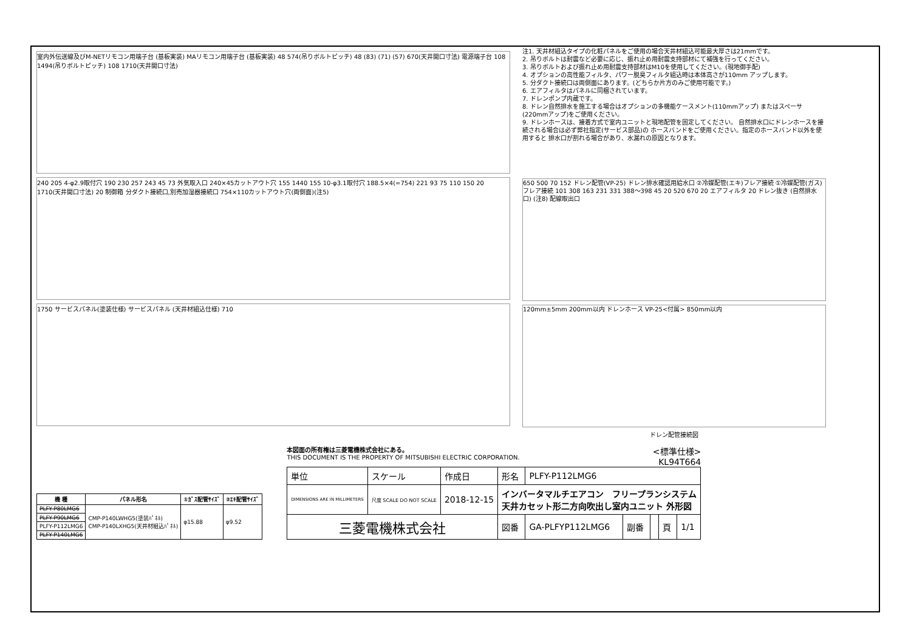室内外伝送線及びM-NETリモコン用端子台 (基板実装) MAリモコン用端子台 (基板実装) 48 574(吊りボルトピッチ) 48 (83) (71) (57) 670(天井開口寸法) 電源端子台 108 1494(吊りボルトピッチ) 108 1710(天井開口寸法)
240 205 4-φ2.9取付穴 190 230 257 243 45 73 外気取入口 240×45カットアウト穴 155 1440 155 10-φ3.1取付穴 188.5×4(=754) 221 93 75 110 150 20 1710(天井開口寸法) 20 制御箱 分ダクト接続口,別売加湿器接続口 754×110カットアウト穴(両側面)(注5)
1750 サービスパネル(塗装仕様) サービスパネル (天井材組込仕様) 710
注1. 天井材組込タイプの化粧パネルをご使用の場合天井材組込可能最大厚さは21mmです。
2. 吊りボルトは耐震など必要に応じ、振れ止め用耐震支持部材にて補強を行ってください。
3. 吊りボルトおよび振れ止め用耐震支持部材はM10を使用してください。(現地御手配)
4. オプションの高性能フィルタ、パワー脱臭フィルタ組込時は本体高さが110mm アップします。
5. 分ダクト接続口は両側面にあります。(どちらか片方のみご使用可能です。)
6. エアフィルタはパネルに同梱されています。
7. ドレンポンプ内蔵です。
8. ドレン自然排水を施工する場合はオプションの多機能ケースメント(110mmアップ) またはスペーサ(220mmアップ)をご使用ください。
9. ドレンホースは、接着方式で室内ユニットと現地配管を固定してください。 自然排水口にドレンホースを接続される場合は必ず弊社指定(サービス部品)の ホースバンドをご使用ください。指定のホースバンド以外を使用すると 排水口が割れる場合があり、水漏れの原因となります。
650 500 70 152 ドレン配管(VP-25) ドレン排水確認用給水口 ②冷媒配管(エキ)フレア接続 ①冷媒配管(ガス)フレア接続 101 308 163 231 331 388～398 45 20 520 670 20 エアフィルタ 20 ドレン抜き (自然排水口) (注8) 配線取出口
120mm±5mm 200mm以内 ドレンホース VP-25<付属> 850mm以内
ドレン配管接続図
| 機 種 | パネル形名 | ①ｶﾞｽ配管ｻｲｽﾞ | ②ｴｷ配管ｻｲｽﾞ |
| --- | --- | --- | --- |
| PLFY-P80LMG6 | CMP-P140LWHG5(塗装ﾊﾟﾈﾙ) CMP-P140LXHG5(天井材組込ﾊﾟﾈﾙ) | φ15.88 | φ9.52 |
| PLFY-P90LMG6 | | | |
| PLFY-P112LMG6 | | | |
| PLFY-P140LMG6 | | | |
本図面の所有権は三菱電機株式会社にある。
THIS DOCUMENT IS THE PROPERTY OF MITSUBISHI ELECTRIC CORPORATION.
<標準仕様>
KL94T664
| 単位 | スケール | 作成日 | 形名 | PLFY-P112LMG6 | | | | |
| DIMENSIONS ARE IN MILLIMETERS | 尺度 SCALE DO NOT SCALE | 2018-12-15 | インバータマルチエアコン フリープランシステム 天井カセット形二方向吹出し室内ユニット 外形図 | | | | | |
| 三菱電機株式会社 | | | 図番 | GA-PLFYP112LMG6 | 副番 | | 頁 | 1/1 |